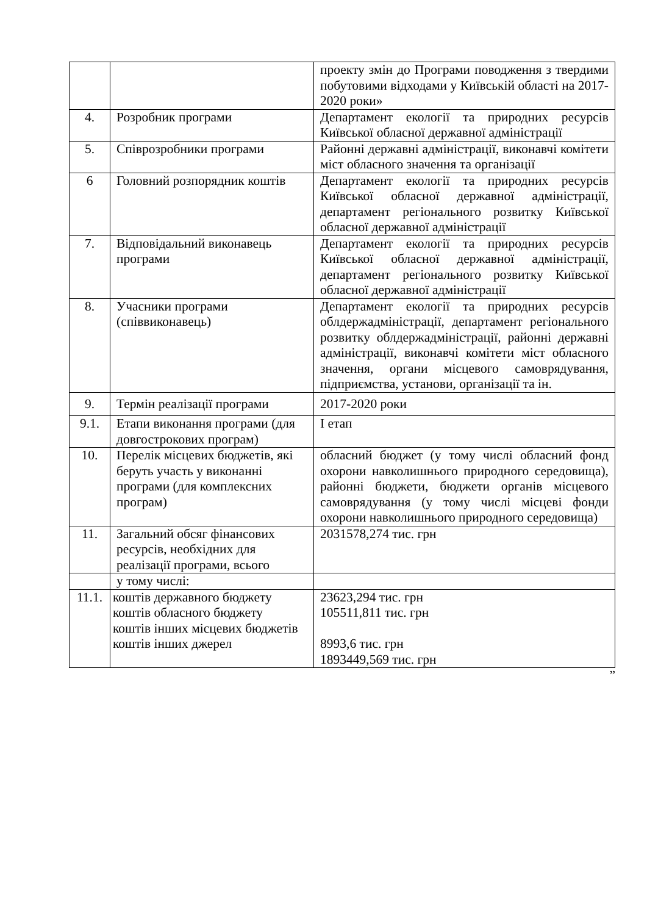| | | проекту змін до Програми поводження з твердими побутовими відходами у Київській області на 2017-2020 роки» |
| 4. | Розробник програми | Департамент екології та природних ресурсів Київської обласної державної адміністрації |
| 5. | Співрозробники програми | Районні державні адміністрації, виконавчі комітети міст обласного значення та організації |
| 6 | Головний розпорядник коштів | Департамент екології та природних ресурсів Київської обласної державної адміністрації, департамент регіонального розвитку Київської обласної державної адміністрації |
| 7. | Відповідальний виконавець програми | Департамент екології та природних ресурсів Київської обласної державної адміністрації, департамент регіонального розвитку Київської обласної державної адміністрації |
| 8. | Учасники програми (співвиконавець) | Департамент екології та природних ресурсів облдержадміністрації, департамент регіонального розвитку облдержадміністрації, районні державні адміністрації, виконавчі комітети міст обласного значення, органи місцевого самоврядування, підприємства, установи, організації та ін. |
| 9. | Термін реалізації програми | 2017-2020 роки |
| 9.1. | Етапи виконання програми (для довгострокових програм) | І етап |
| 10. | Перелік місцевих бюджетів, які беруть участь у виконанні програми (для комплексних програм) | обласний бюджет (у тому числі обласний фонд охорони навколишнього природного середовища), районні бюджети, бюджети органів місцевого самоврядування (у тому числі місцеві фонди охорони навколишнього природного середовища) |
| 11. | Загальний обсяг фінансових ресурсів, необхідних для реалізації програми, всього | 2031578,274 тис. грн |
| | у тому числі: | |
| 11.1. | коштів державного бюджету коштів обласного бюджету коштів інших місцевих бюджетів коштів інших джерел | 23623,294 тис. грн 105511,811 тис. грн 8993,6 тис. грн 1893449,569 тис. грн |
”